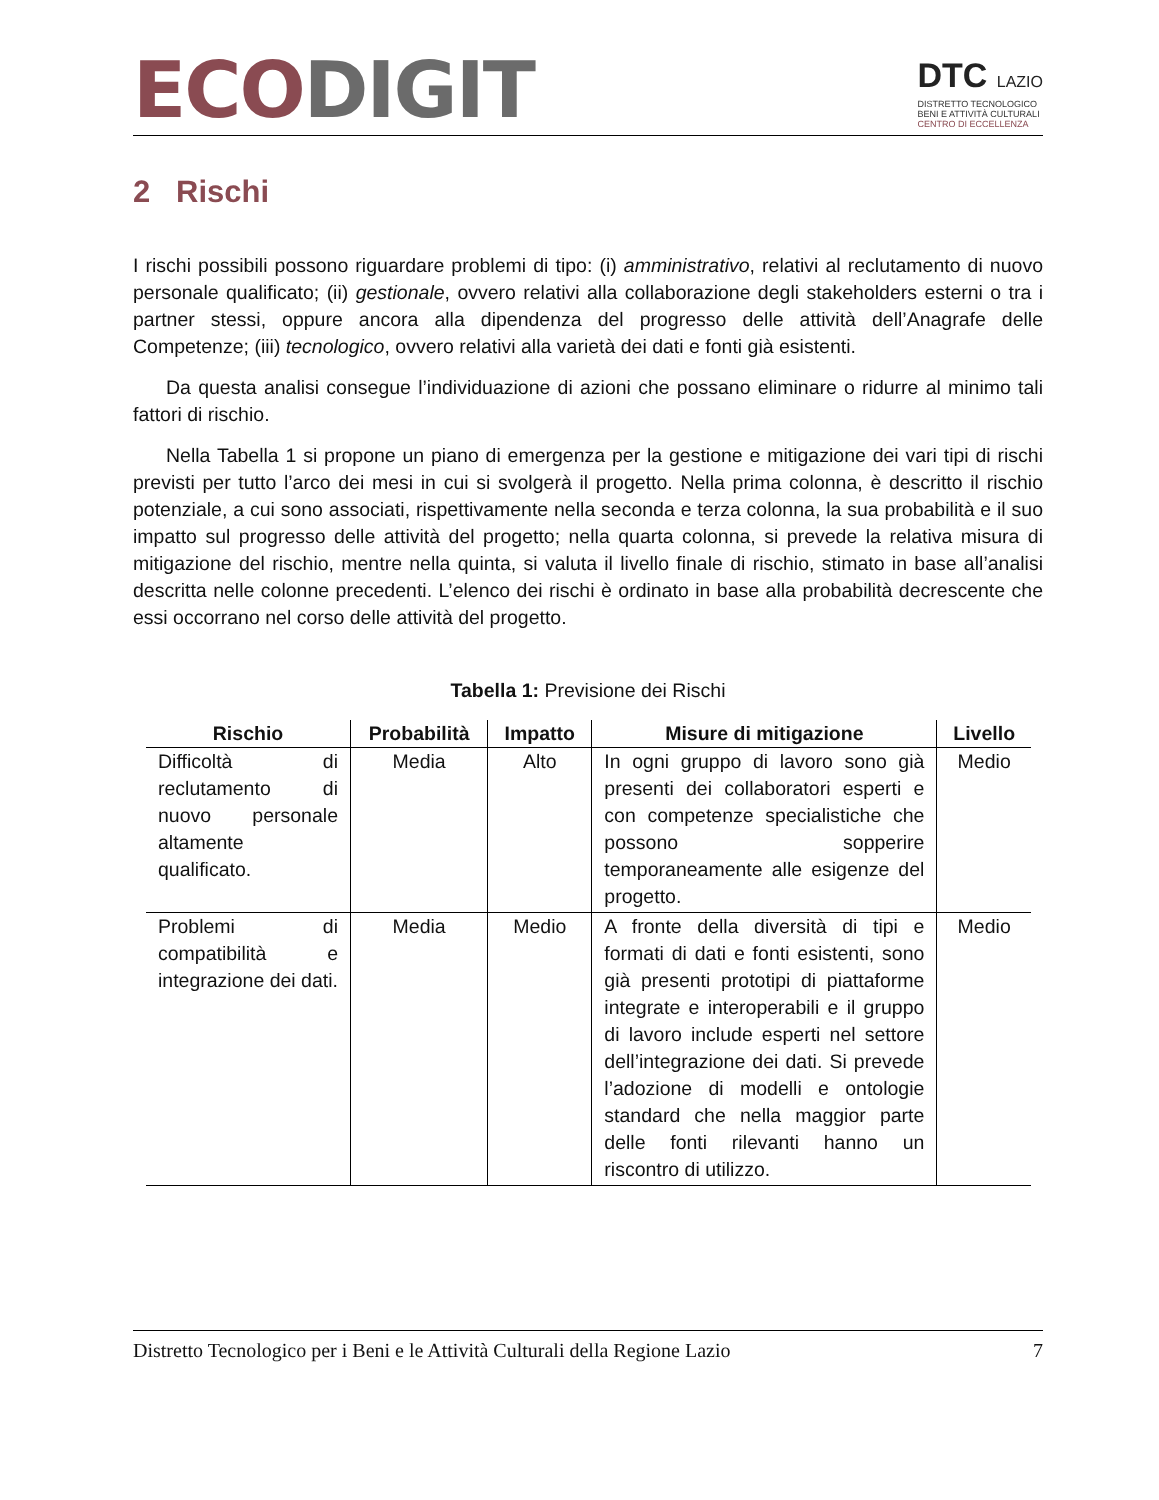ECO DIGIT
DTC LAZIO
DISTRETTO TECNOLOGICO
BENI E ATTIVITÀ CULTURALI
CENTRO DI ECCELLENZA
2 Rischi
I rischi possibili possono riguardare problemi di tipo: (i) amministrativo, relativi al reclutamento di nuovo personale qualificato; (ii) gestionale, ovvero relativi alla collaborazione degli stakeholders esterni o tra i partner stessi, oppure ancora alla dipendenza del progresso delle attività dell’Anagrafe delle Competenze; (iii) tecnologico, ovvero relativi alla varietà dei dati e fonti già esistenti.
Da questa analisi consegue l’individuazione di azioni che possano eliminare o ridurre al minimo tali fattori di rischio.
Nella Tabella 1 si propone un piano di emergenza per la gestione e mitigazione dei vari tipi di rischi previsti per tutto l’arco dei mesi in cui si svolgerà il progetto. Nella prima colonna, è descritto il rischio potenziale, a cui sono associati, rispettivamente nella seconda e terza colonna, la sua probabilità e il suo impatto sul progresso delle attività del progetto; nella quarta colonna, si prevede la relativa misura di mitigazione del rischio, mentre nella quinta, si valuta il livello finale di rischio, stimato in base all’analisi descritta nelle colonne precedenti. L’elenco dei rischi è ordinato in base alla probabilità decrescente che essi occorrano nel corso delle attività del progetto.
Tabella 1: Previsione dei Rischi
| Rischio | Probabilità | Impatto | Misure di mitigazione | Livello |
| --- | --- | --- | --- | --- |
| Difficoltà di reclutamento di nuovo personale altamente qualificato. | Media | Alto | In ogni gruppo di lavoro sono già presenti dei collaboratori esperti e con competenze specialistiche che possono sopperire temporaneamente alle esigenze del progetto. | Medio |
| Problemi di compatibilità e integrazione dei dati. | Media | Medio | A fronte della diversità di tipi e formati di dati e fonti esistenti, sono già presenti prototipi di piattaforme integrate e interoperabili e il gruppo di lavoro include esperti nel settore dell’integrazione dei dati. Si prevede l’adozione di modelli e ontologie standard che nella maggior parte delle fonti rilevanti hanno un riscontro di utilizzo. | Medio |
Distretto Tecnologico per i Beni e le Attività Culturali della Regione Lazio 7